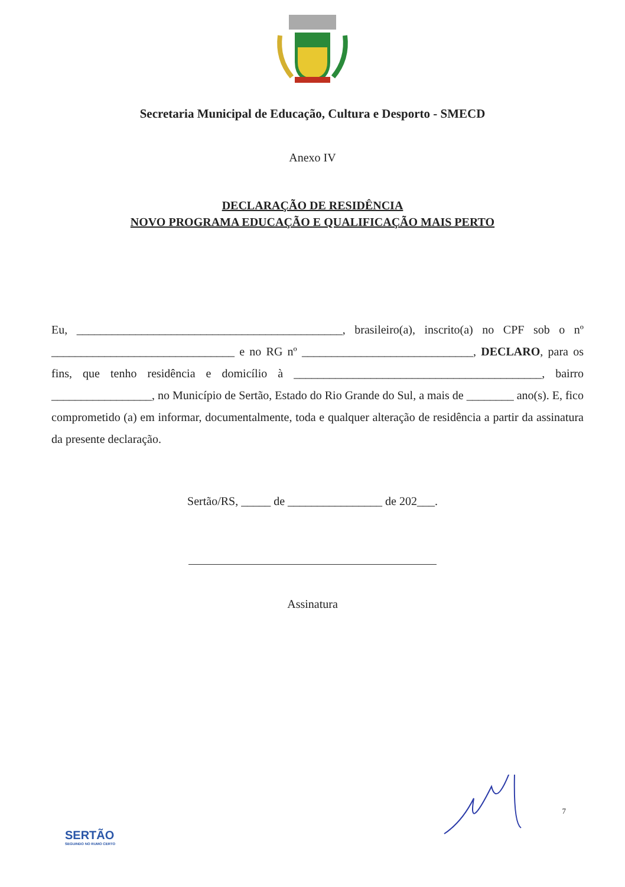Secretaria Municipal de Educação, Cultura e Desporto - SMECD
Anexo IV
DECLARAÇÃO DE RESIDÊNCIA
NOVO PROGRAMA EDUCAÇÃO E QUALIFICAÇÃO MAIS PERTO
Eu, _____________________________________________, brasileiro(a), inscrito(a) no CPF sob o nº _______________________________ e no RG nº _____________________________, DECLARO, para os fins, que tenho residência e domicílio à __________________________________________, bairro _________________, no Município de Sertão, Estado do Rio Grande do Sul, a mais de ________ ano(s). E, fico comprometido (a) em informar, documentalmente, toda e qualquer alteração de residência a partir da assinatura da presente declaração.
Sertão/RS, _____ de ________________ de 202___.
Assinatura
SERTÃO
SEGUINDO NO RUMO CERTO
7